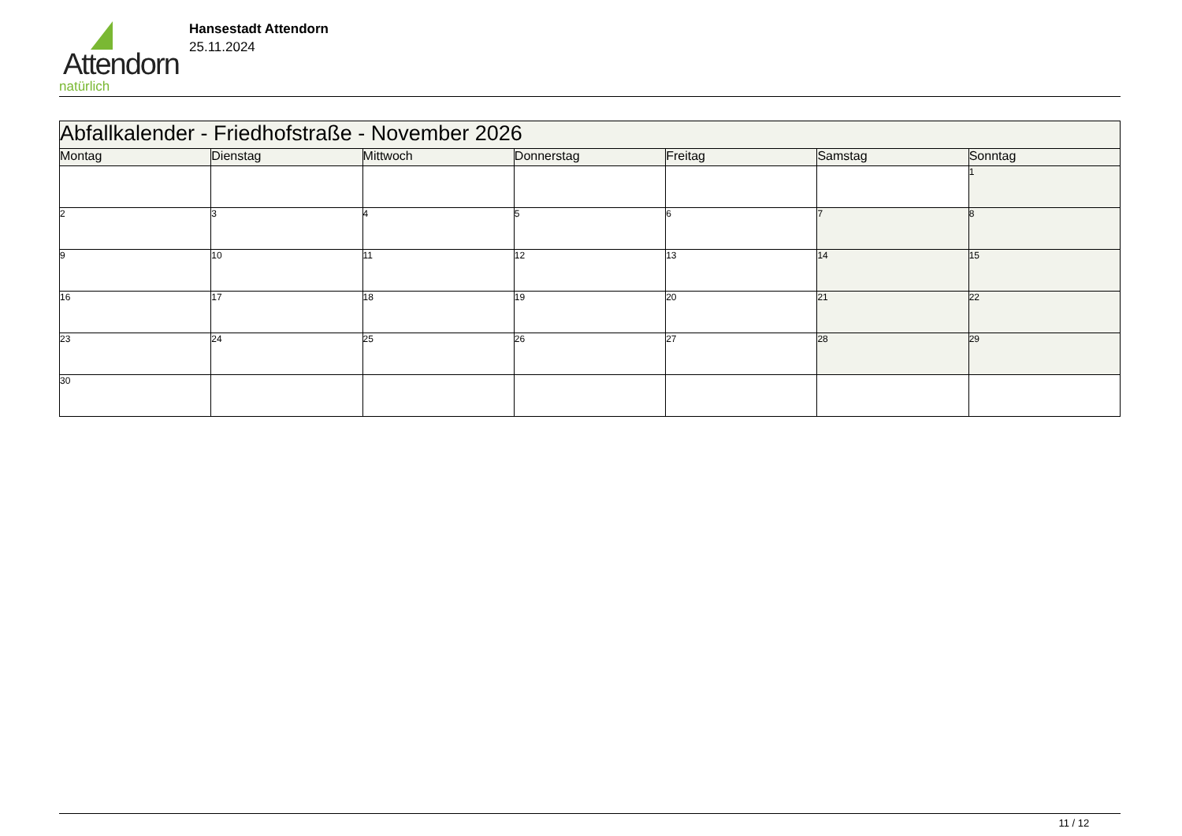Attendorn
natürlich
Hansestadt Attendorn
25.11.2024
| Abfallkalender - Friedhofstraße - November 2026 | | | | | | |
| Montag | Dienstag | Mittwoch | Donnerstag | Freitag | Samstag | Sonntag |
| | | | | | | 1 |
| 2 | 3 | 4 | 5 | 6 | 7 | 8 |
| 9 | 10 | 11 | 12 | 13 | 14 | 15 |
| 16 | 17 | 18 | 19 | 20 | 21 | 22 |
| 23 | 24 | 25 | 26 | 27 | 28 | 29 |
| 30 | | | | | | |
11 / 12